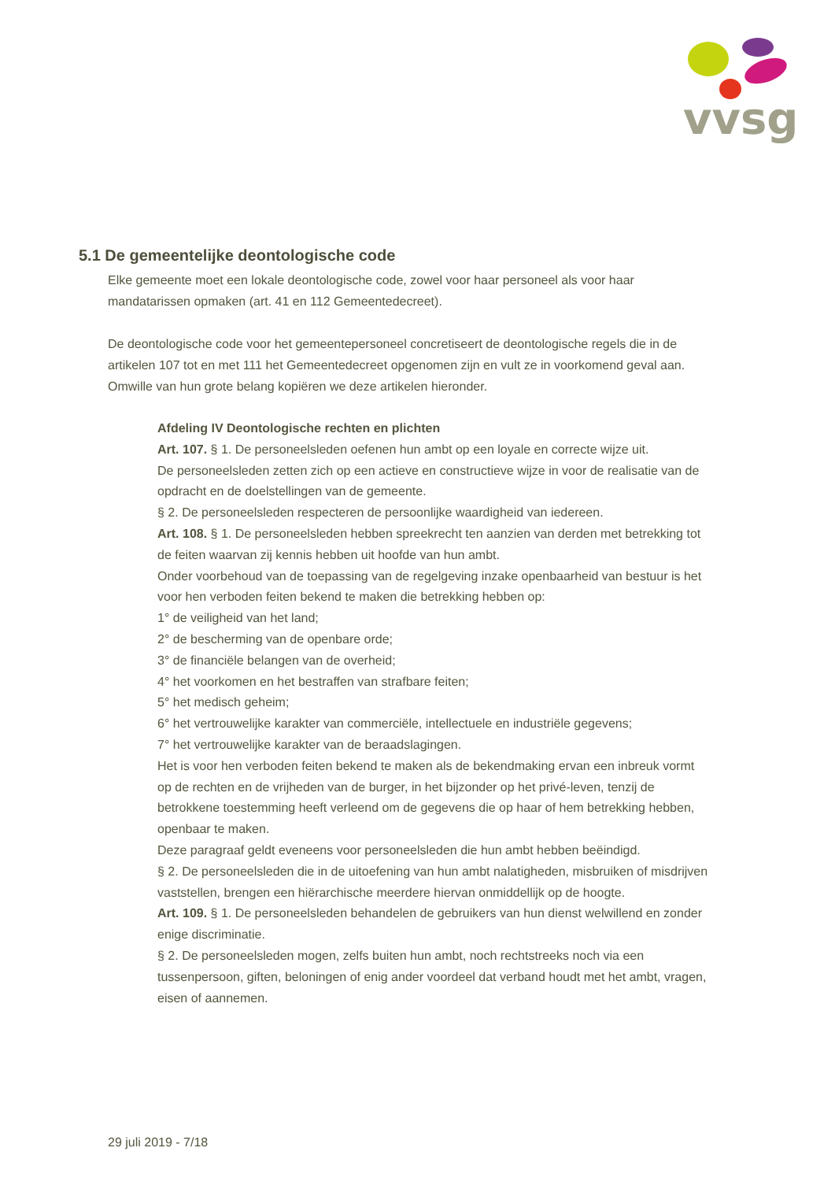vvsg
5.1 De gemeentelijke deontologische code
Elke gemeente moet een lokale deontologische code, zowel voor haar personeel als voor haar mandatarissen opmaken (art. 41 en 112 Gemeentedecreet).
De deontologische code voor het gemeentepersoneel concretiseert de deontologische regels die in de artikelen 107 tot en met 111 het Gemeentedecreet opgenomen zijn en vult ze in voorkomend geval aan. Omwille van hun grote belang kopiëren we deze artikelen hieronder.
Afdeling IV Deontologische rechten en plichten
Art. 107. § 1. De personeelsleden oefenen hun ambt op een loyale en correcte wijze uit.
De personeelsleden zetten zich op een actieve en constructieve wijze in voor de realisatie van de opdracht en de doelstellingen van de gemeente.
§ 2. De personeelsleden respecteren de persoonlijke waardigheid van iedereen.
Art. 108. § 1. De personeelsleden hebben spreekrecht ten aanzien van derden met betrekking tot de feiten waarvan zij kennis hebben uit hoofde van hun ambt.
Onder voorbehoud van de toepassing van de regelgeving inzake openbaarheid van bestuur is het voor hen verboden feiten bekend te maken die betrekking hebben op:
1° de veiligheid van het land;
2° de bescherming van de openbare orde;
3° de financiële belangen van de overheid;
4° het voorkomen en het bestraffen van strafbare feiten;
5° het medisch geheim;
6° het vertrouwelijke karakter van commerciële, intellectuele en industriële gegevens;
7° het vertrouwelijke karakter van de beraadslagingen.
Het is voor hen verboden feiten bekend te maken als de bekendmaking ervan een inbreuk vormt op de rechten en de vrijheden van de burger, in het bijzonder op het privé-leven, tenzij de betrokkene toestemming heeft verleend om de gegevens die op haar of hem betrekking hebben, openbaar te maken.
Deze paragraaf geldt eveneens voor personeelsleden die hun ambt hebben beëindigd.
§ 2. De personeelsleden die in de uitoefening van hun ambt nalatigheden, misbruiken of misdrijven vaststellen, brengen een hiërarchische meerdere hiervan onmiddellijk op de hoogte.
Art. 109. § 1. De personeelsleden behandelen de gebruikers van hun dienst welwillend en zonder enige discriminatie.
§ 2. De personeelsleden mogen, zelfs buiten hun ambt, noch rechtstreeks noch via een tussenpersoon, giften, beloningen of enig ander voordeel dat verband houdt met het ambt, vragen, eisen of aannemen.
29 juli 2019 - 7/18